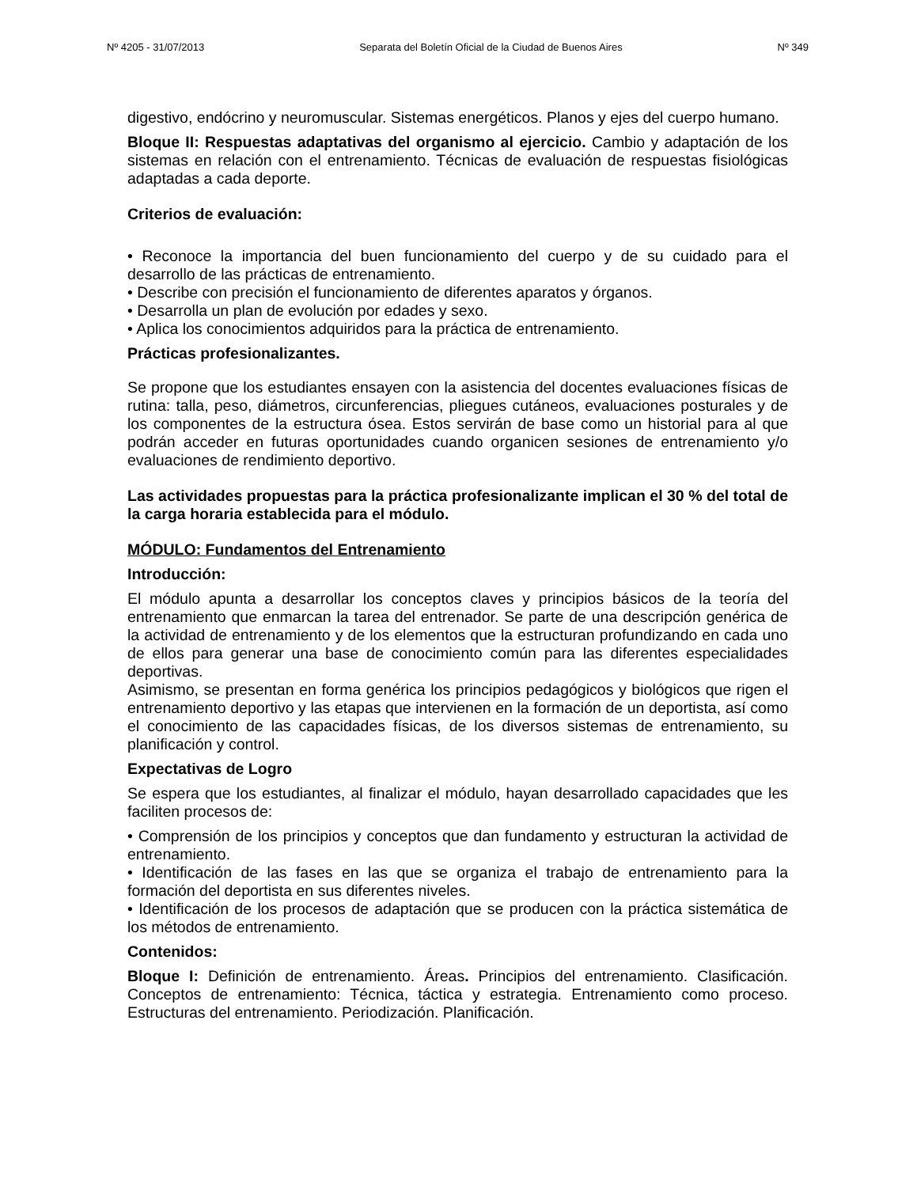Nº 4205 - 31/07/2013 Separata del Boletín Oficial de la Ciudad de Buenos Aires Nº 349
digestivo, endócrino y neuromuscular. Sistemas energéticos. Planos y ejes del cuerpo humano.
Bloque II: Respuestas adaptativas del organismo al ejercicio. Cambio y adaptación de los sistemas en relación con el entrenamiento. Técnicas de evaluación de respuestas fisiológicas adaptadas a cada deporte.
Criterios de evaluación:
• Reconoce la importancia del buen funcionamiento del cuerpo y de su cuidado para el desarrollo de las prácticas de entrenamiento.
• Describe con precisión el funcionamiento de diferentes aparatos y órganos.
• Desarrolla un plan de evolución por edades y sexo.
• Aplica los conocimientos adquiridos para la práctica de entrenamiento.
Prácticas profesionalizantes.
Se propone que los estudiantes ensayen con la asistencia del docentes evaluaciones físicas de rutina: talla, peso, diámetros, circunferencias, pliegues cutáneos, evaluaciones posturales y de los componentes de la estructura ósea. Estos servirán de base como un historial para al que podrán acceder en futuras oportunidades cuando organicen sesiones de entrenamiento y/o evaluaciones de rendimiento deportivo.
Las actividades propuestas para la práctica profesionalizante implican el 30 % del total de la carga horaria establecida para el módulo.
MÓDULO: Fundamentos del Entrenamiento
Introducción:
El módulo apunta a desarrollar los conceptos claves y principios básicos de la teoría del entrenamiento que enmarcan la tarea del entrenador. Se parte de una descripción genérica de la actividad de entrenamiento y de los elementos que la estructuran profundizando en cada uno de ellos para generar una base de conocimiento común para las diferentes especialidades deportivas.
Asimismo, se presentan en forma genérica los principios pedagógicos y biológicos que rigen el entrenamiento deportivo y las etapas que intervienen en la formación de un deportista, así como el conocimiento de las capacidades físicas, de los diversos sistemas de entrenamiento, su planificación y control.
Expectativas de Logro
Se espera que los estudiantes, al finalizar el módulo, hayan desarrollado capacidades que les faciliten procesos de:
• Comprensión de los principios y conceptos que dan fundamento y estructuran la actividad de entrenamiento.
• Identificación de las fases en las que se organiza el trabajo de entrenamiento para la formación del deportista en sus diferentes niveles.
• Identificación de los procesos de adaptación que se producen con la práctica sistemática de los métodos de entrenamiento.
Contenidos:
Bloque I: Definición de entrenamiento. Áreas. Principios del entrenamiento. Clasificación. Conceptos de entrenamiento: Técnica, táctica y estrategia. Entrenamiento como proceso. Estructuras del entrenamiento. Periodización. Planificación.